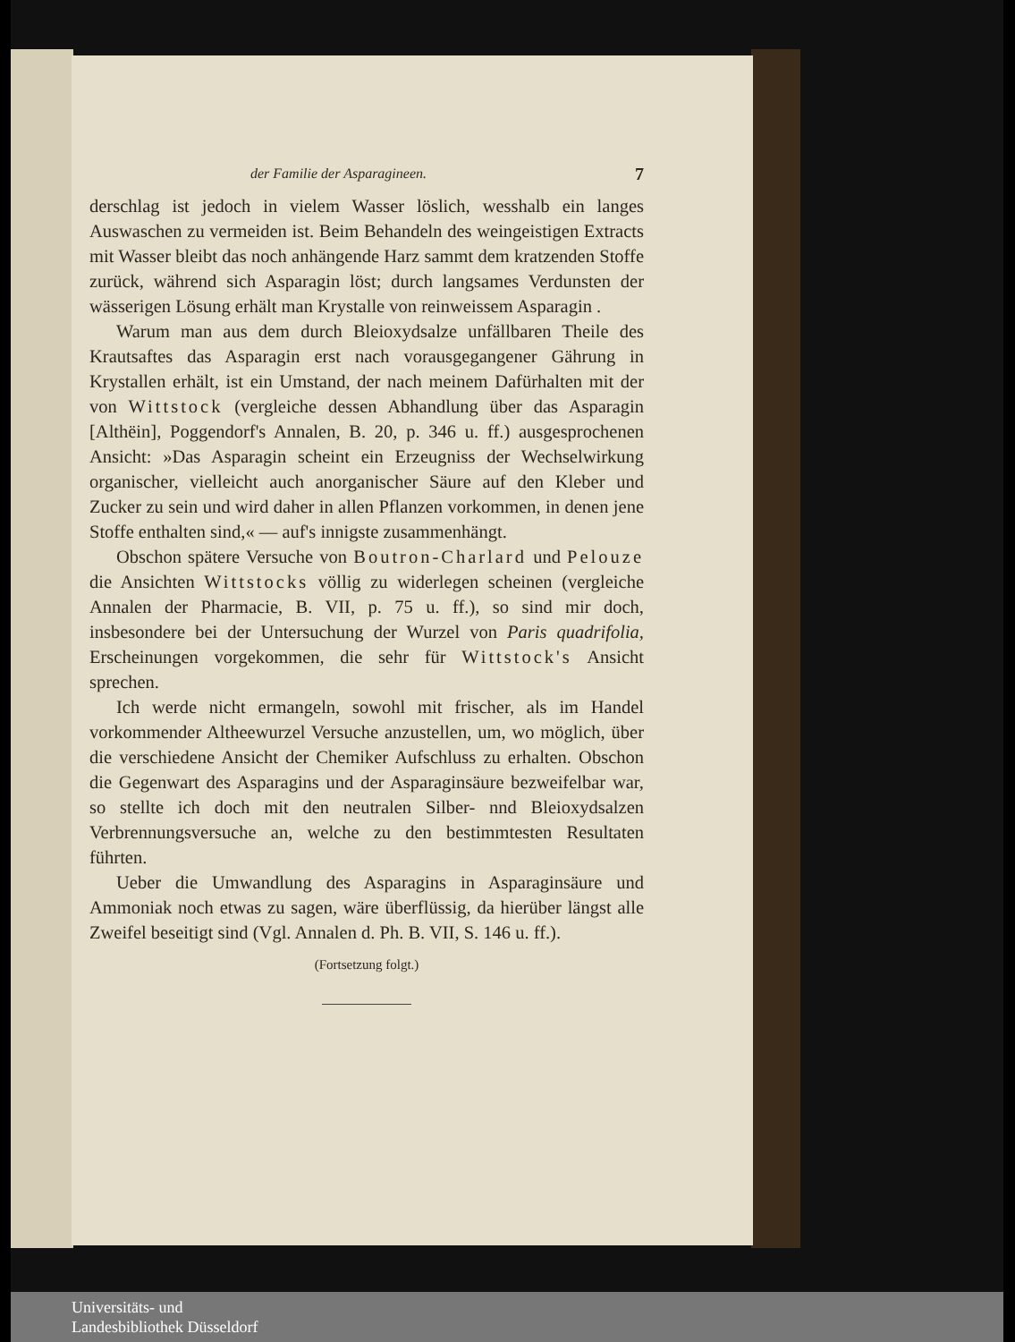der Familie der Asparagineen. 7
derschlag ist jedoch in vielem Wasser löslich, wesshalb ein langes Auswaschen zu vermeiden ist. Beim Behandeln des weingeistigen Extracts mit Wasser bleibt das noch anhängende Harz sammt dem kratzenden Stoffe zurück, während sich Asparagin löst; durch langsames Verdunsten der wässerigen Lösung erhält man Krystalle von reinweissem Asparagin .
Warum man aus dem durch Bleioxydsalze unfällbaren Theile des Krautsaftes das Asparagin erst nach vorausgegangener Gährung in Krystallen erhält, ist ein Umstand, der nach meinem Dafürhalten mit der von Wittstock (vergleiche dessen Abhandlung über das Asparagin [Althëin], Poggendorf's Annalen, B. 20, p. 346 u. ff.) ausgesprochenen Ansicht: »Das Asparagin scheint ein Erzeugniss der Wechselwirkung organischer, vielleicht auch anorganischer Säure auf den Kleber und Zucker zu sein und wird daher in allen Pflanzen vorkommen, in denen jene Stoffe enthalten sind,« — auf's innigste zusammenhängt.
Obschon spätere Versuche von Boutron-Charlard und Pelouze die Ansichten Wittstocks völlig zu widerlegen scheinen (vergleiche Annalen der Pharmacie, B. VII, p. 75 u. ff.), so sind mir doch, insbesondere bei der Untersuchung der Wurzel von Paris quadrifolia, Erscheinungen vorgekommen, die sehr für Wittstock's Ansicht sprechen.
Ich werde nicht ermangeln, sowohl mit frischer, als im Handel vorkommender Altheewurzel Versuche anzustellen, um, wo möglich, über die verschiedene Ansicht der Chemiker Aufschluss zu erhalten. Obschon die Gegenwart des Asparagins und der Asparaginsäure bezweifelbar war, so stellte ich doch mit den neutralen Silber- nnd Bleioxydsalzen Verbrennungsversuche an, welche zu den bestimmtesten Resultaten führten.
Ueber die Umwandlung des Asparagins in Asparaginsäure und Ammoniak noch etwas zu sagen, wäre überflüssig, da hierüber längst alle Zweifel beseitigt sind (Vgl. Annalen d. Ph. B. VII, S. 146 u. ff.).
(Fortsetzung folgt.)
Universitäts- und
Landesbibliothek Düsseldorf